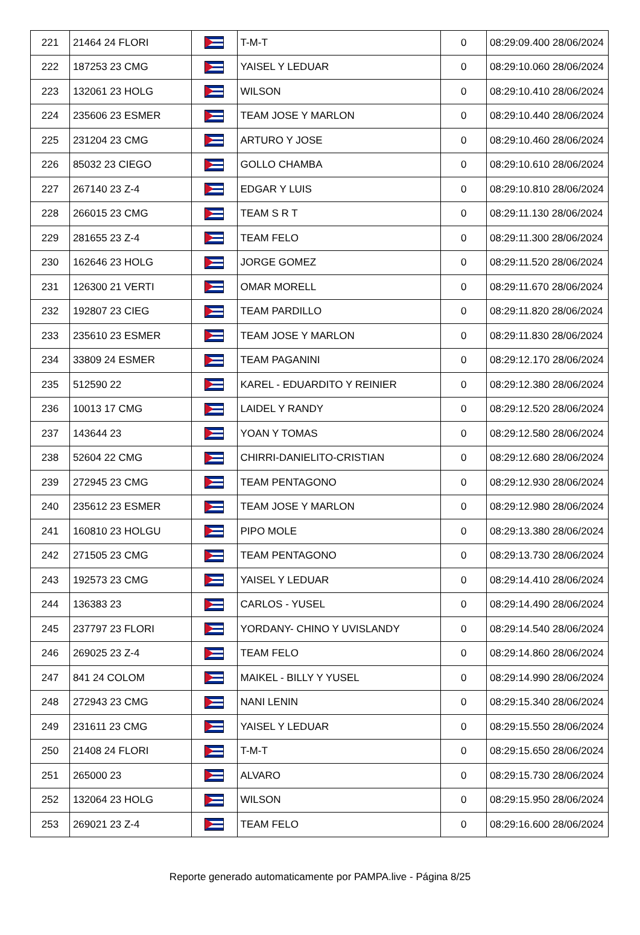| 221 | 21464 24 FLORI | | T-M-T | 0 | 08:29:09.400 28/06/2024 |
| 222 | 187253 23 CMG | | YAISEL Y LEDUAR | 0 | 08:29:10.060 28/06/2024 |
| 223 | 132061 23 HOLG | | WILSON | 0 | 08:29:10.410 28/06/2024 |
| 224 | 235606 23 ESMER | | TEAM JOSE Y MARLON | 0 | 08:29:10.440 28/06/2024 |
| 225 | 231204 23 CMG | | ARTURO Y JOSE | 0 | 08:29:10.460 28/06/2024 |
| 226 | 85032 23 CIEGO | | GOLLO CHAMBA | 0 | 08:29:10.610 28/06/2024 |
| 227 | 267140 23 Z-4 | | EDGAR Y LUIS | 0 | 08:29:10.810 28/06/2024 |
| 228 | 266015 23 CMG | | TEAM S R T | 0 | 08:29:11.130 28/06/2024 |
| 229 | 281655 23 Z-4 | | TEAM FELO | 0 | 08:29:11.300 28/06/2024 |
| 230 | 162646 23 HOLG | | JORGE GOMEZ | 0 | 08:29:11.520 28/06/2024 |
| 231 | 126300 21 VERTI | | OMAR MORELL | 0 | 08:29:11.670 28/06/2024 |
| 232 | 192807 23 CIEG | | TEAM PARDILLO | 0 | 08:29:11.820 28/06/2024 |
| 233 | 235610 23 ESMER | | TEAM JOSE Y MARLON | 0 | 08:29:11.830 28/06/2024 |
| 234 | 33809 24 ESMER | | TEAM PAGANINI | 0 | 08:29:12.170 28/06/2024 |
| 235 | 512590 22 | | KAREL - EDUARDITO Y REINIER | 0 | 08:29:12.380 28/06/2024 |
| 236 | 10013 17 CMG | | LAIDEL Y RANDY | 0 | 08:29:12.520 28/06/2024 |
| 237 | 143644 23 | | YOAN Y TOMAS | 0 | 08:29:12.580 28/06/2024 |
| 238 | 52604 22 CMG | | CHIRRI-DANIELITO-CRISTIAN | 0 | 08:29:12.680 28/06/2024 |
| 239 | 272945 23 CMG | | TEAM PENTAGONO | 0 | 08:29:12.930 28/06/2024 |
| 240 | 235612 23 ESMER | | TEAM JOSE Y MARLON | 0 | 08:29:12.980 28/06/2024 |
| 241 | 160810 23 HOLGU | | PIPO MOLE | 0 | 08:29:13.380 28/06/2024 |
| 242 | 271505 23 CMG | | TEAM PENTAGONO | 0 | 08:29:13.730 28/06/2024 |
| 243 | 192573 23 CMG | | YAISEL Y LEDUAR | 0 | 08:29:14.410 28/06/2024 |
| 244 | 136383 23 | | CARLOS - YUSEL | 0 | 08:29:14.490 28/06/2024 |
| 245 | 237797 23 FLORI | | YORDANY- CHINO Y UVISLANDY | 0 | 08:29:14.540 28/06/2024 |
| 246 | 269025 23 Z-4 | | TEAM FELO | 0 | 08:29:14.860 28/06/2024 |
| 247 | 841 24 COLOM | | MAIKEL - BILLY Y YUSEL | 0 | 08:29:14.990 28/06/2024 |
| 248 | 272943 23 CMG | | NANI LENIN | 0 | 08:29:15.340 28/06/2024 |
| 249 | 231611 23 CMG | | YAISEL Y LEDUAR | 0 | 08:29:15.550 28/06/2024 |
| 250 | 21408 24 FLORI | | T-M-T | 0 | 08:29:15.650 28/06/2024 |
| 251 | 265000 23 | | ALVARO | 0 | 08:29:15.730 28/06/2024 |
| 252 | 132064 23 HOLG | | WILSON | 0 | 08:29:15.950 28/06/2024 |
| 253 | 269021 23 Z-4 | | TEAM FELO | 0 | 08:29:16.600 28/06/2024 |
Reporte generado automaticamente por PAMPA.live - Página 8/25